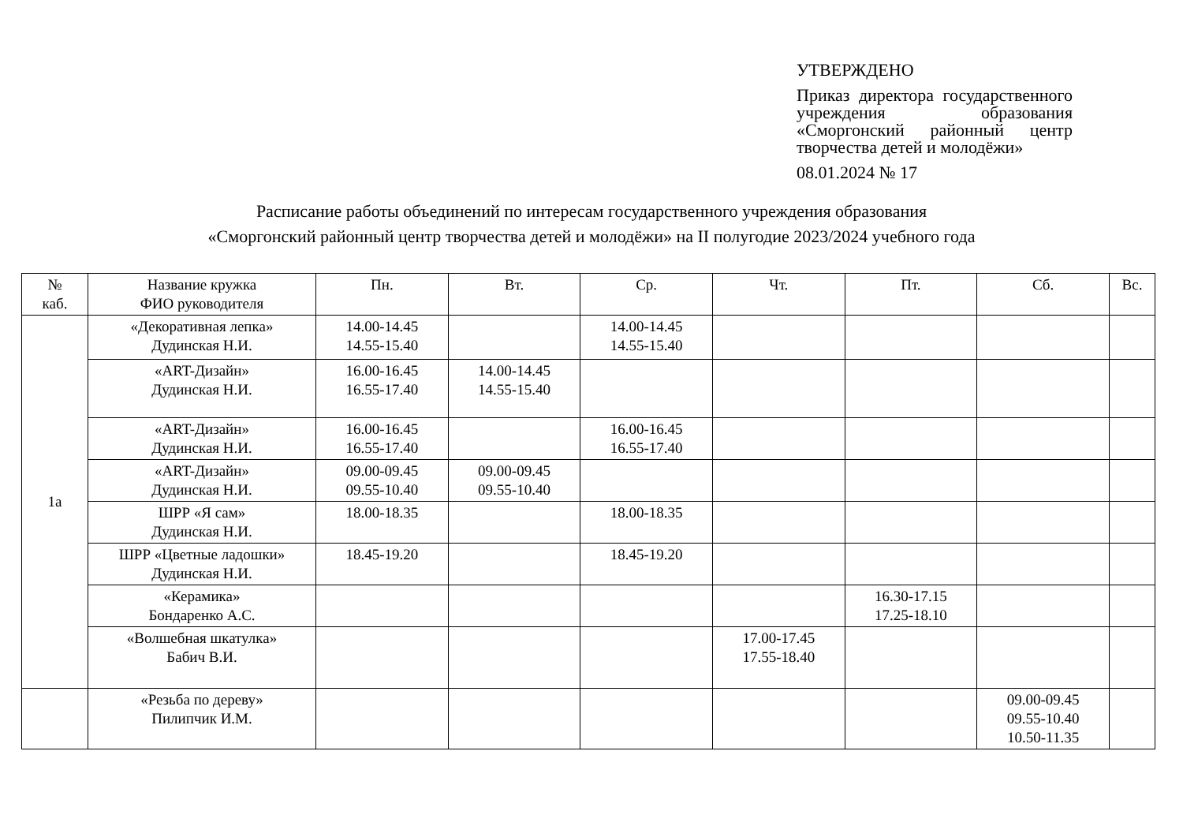УТВЕРЖДЕНО
Приказ директора государственного учреждения образования «Сморгонский районный центр творчества детей и молодёжи»
08.01.2024 № 17
Расписание работы объединений по интересам государственного учреждения образования
«Сморгонский районный центр творчества детей и молодёжи» на II полугодие 2023/2024 учебного года
| № каб. | Название кружка ФИО руководителя | Пн. | Вт. | Ср. | Чт. | Пт. | Сб. | Вс. |
| --- | --- | --- | --- | --- | --- | --- | --- | --- |
| 1а | «Декоративная лепка» Дудинская Н.И. | 14.00-14.45 14.55-15.40 | | 14.00-14.45 14.55-15.40 | | | | |
| | «ART-Дизайн» Дудинская Н.И. | 16.00-16.45 16.55-17.40 | 14.00-14.45 14.55-15.40 | | | | | |
| | «ART-Дизайн» Дудинская Н.И. | 16.00-16.45 16.55-17.40 | | 16.00-16.45 16.55-17.40 | | | | |
| | «ART-Дизайн» Дудинская Н.И. | 09.00-09.45 09.55-10.40 | 09.00-09.45 09.55-10.40 | | | | | |
| | ШРР «Я сам» Дудинская Н.И. | 18.00-18.35 | | 18.00-18.35 | | | | |
| | ШРР «Цветные ладошки» Дудинская Н.И. | 18.45-19.20 | | 18.45-19.20 | | | | |
| | «Керамика» Бондаренко А.С. | | | | | 16.30-17.15 17.25-18.10 | | |
| | «Волшебная шкатулка» Бабич В.И. | | | | 17.00-17.45 17.55-18.40 | | | |
| | «Резьба по дереву» Пилипчик И.М. | | | | | | 09.00-09.45 09.55-10.40 10.50-11.35 | |